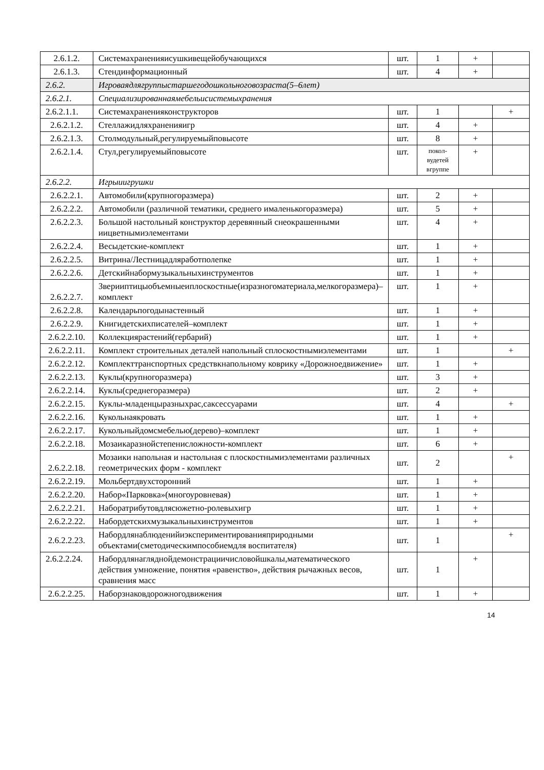| 2.6.1.2. | Системахраненияисушкивещейобучающихся | шт. | 1 | + | |
| 2.6.1.3. | Стендинформационный | шт. | 4 | + | |
| 2.6.2. | Игроваядлягруппыстаршегодошкольноговозраста(5–6лет) | | | | |
| 2.6.2.1. | Специализированнаямебельисистемыхранения | | | | |
| 2.6.2.1.1. | Системахраненияконструкторов | шт. | 1 | | + |
| 2.6.2.1.2. | Стеллажидляхраненияигр | шт. | 4 | + | |
| 2.6.2.1.3. | Столмодульный,регулируемыйповысоте | шт. | 8 | + | |
| 2.6.2.1.4. | Стул,регулируемыйповысоте | шт. | покол-вудетей вгруппе | + | |
| 2.6.2.2. | Игрыиигрушки | | | | |
| 2.6.2.2.1. | Автомобили(крупногоразмера) | шт. | 2 | + | |
| 2.6.2.2.2. | Автомобили (различной тематики, среднего ималенькогоразмера) | шт. | 5 | + | |
| 2.6.2.2.3. | Большой настольный конструктор деревянный снеокрашенными иицветнымиэлементами | шт. | 4 | + | |
| 2.6.2.2.4. | Весыдетские-комплект | шт. | 1 | + | |
| 2.6.2.2.5. | Витрина/Лестницадляработполепке | шт. | 1 | + | |
| 2.6.2.2.6. | Детскийнабормузыкальныхинструментов | шт. | 1 | + | |
| 2.6.2.2.7. | Зверииптицыобъемныеиплоскостные(изразногоматериала,мелкогоразмера)–комплект | шт. | 1 | + | |
| 2.6.2.2.8. | Календарьпогодынастенный | шт. | 1 | + | |
| 2.6.2.2.9. | Книгидетскихписателей–комплект | шт. | 1 | + | |
| 2.6.2.2.10. | Коллекциярастений(гербарий) | шт. | 1 | + | |
| 2.6.2.2.11. | Комплект строительных деталей напольный сплоскостнымиэлементами | шт. | 1 | | + |
| 2.6.2.2.12. | Комплекттранспортных средствкнапольному коврику «Дорожноедвижение» | шт. | 1 | + | |
| 2.6.2.2.13. | Куклы(крупногоразмера) | шт. | 3 | + | |
| 2.6.2.2.14. | Куклы(среднегоразмера) | шт. | 2 | + | |
| 2.6.2.2.15. | Куклы-младенцыразныхрас,саксессуарами | шт. | 4 | | + |
| 2.6.2.2.16. | Кукольнаякровать | шт. | 1 | + | |
| 2.6.2.2.17. | Кукольныйдомсмебелью(дерево)–комплект | шт. | 1 | + | |
| 2.6.2.2.18. | Мозаикаразнойстепенисложности-комплект | шт. | 6 | + | |
| 2.6.2.2.18. | Мозаики напольная и настольная с плоскостнымиэлементами различных геометрических форм - комплект | шт. | 2 | | + |
| 2.6.2.2.19. | Мольбертдвухсторонний | шт. | 1 | + | |
| 2.6.2.2.20. | Набор«Парковка»(многоуровневая) | шт. | 1 | + | |
| 2.6.2.2.21. | Наборатрибутовдлясюжетно-ролевыхигр | шт. | 1 | + | |
| 2.6.2.2.22. | Набордетскихмузыкальныхинструментов | шт. | 1 | + | |
| 2.6.2.2.23. | Набордлянаблюденийиэкспериментированияприродными объектами(сметодическимпособиемдля воспитателя) | шт. | 1 | | + |
| 2.6.2.2.24. | Набордлянагляднойдемонстрациичисловойшкалы,математического действия умножение, понятия «равенство», действия рычажных весов, сравнения масс | шт. | 1 | + | |
| 2.6.2.2.25. | Наборзнаковдорожногодвижения | шт. | 1 | + | |
14